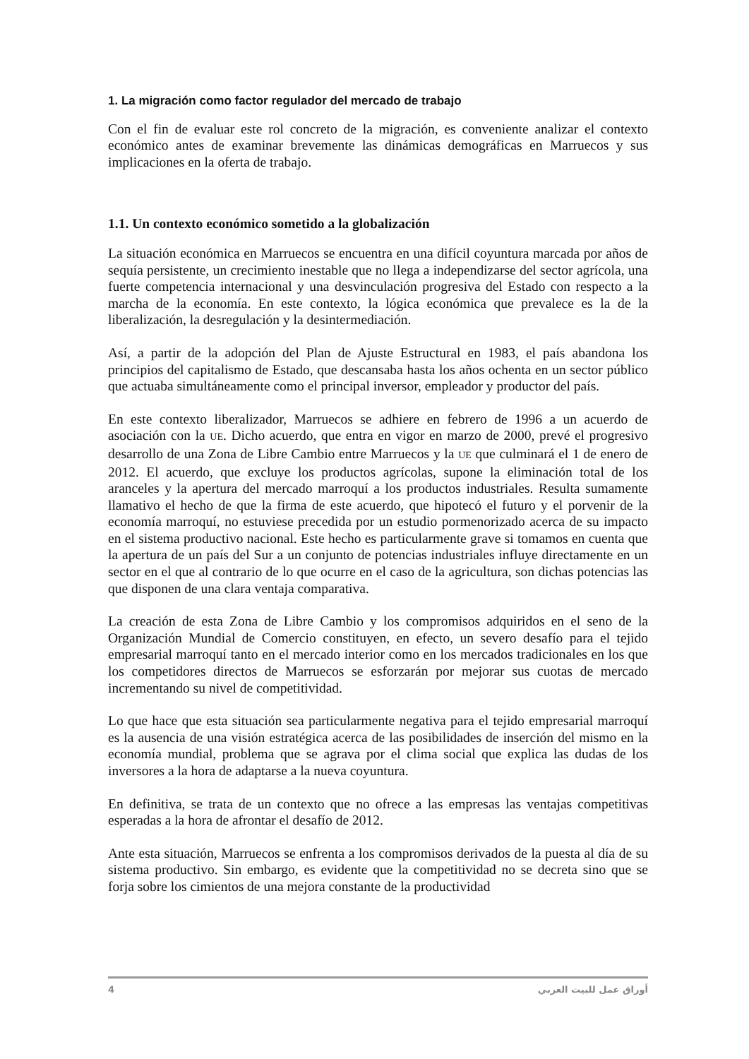1. La migración como factor regulador del mercado de trabajo
Con el fin de evaluar este rol concreto de la migración, es conveniente analizar el contexto económico antes de examinar brevemente las dinámicas demográficas en Marruecos y sus implicaciones en la oferta de trabajo.
1.1. Un contexto económico sometido a la globalización
La situación económica en Marruecos se encuentra en una difícil coyuntura marcada por años de sequía persistente, un crecimiento inestable que no llega a independizarse del sector agrícola, una fuerte competencia internacional y una desvinculación progresiva del Estado con respecto a la marcha de la economía. En este contexto, la lógica económica que prevalece es la de la liberalización, la desregulación y la desintermediación.
Así, a partir de la adopción del Plan de Ajuste Estructural en 1983, el país abandona los principios del capitalismo de Estado, que descansaba hasta los años ochenta en un sector público que actuaba simultáneamente como el principal inversor, empleador y productor del país.
En este contexto liberalizador, Marruecos se adhiere en febrero de 1996 a un acuerdo de asociación con la UE. Dicho acuerdo, que entra en vigor en marzo de 2000, prevé el progresivo desarrollo de una Zona de Libre Cambio entre Marruecos y la UE que culminará el 1 de enero de 2012. El acuerdo, que excluye los productos agrícolas, supone la eliminación total de los aranceles y la apertura del mercado marroquí a los productos industriales. Resulta sumamente llamativo el hecho de que la firma de este acuerdo, que hipotecó el futuro y el porvenir de la economía marroquí, no estuviese precedida por un estudio pormenorizado acerca de su impacto en el sistema productivo nacional. Este hecho es particularmente grave si tomamos en cuenta que la apertura de un país del Sur a un conjunto de potencias industriales influye directamente en un sector en el que al contrario de lo que ocurre en el caso de la agricultura, son dichas potencias las que disponen de una clara ventaja comparativa.
La creación de esta Zona de Libre Cambio y los compromisos adquiridos en el seno de la Organización Mundial de Comercio constituyen, en efecto, un severo desafío para el tejido empresarial marroquí tanto en el mercado interior como en los mercados tradicionales en los que los competidores directos de Marruecos se esforzarán por mejorar sus cuotas de mercado incrementando su nivel de competitividad.
Lo que hace que esta situación sea particularmente negativa para el tejido empresarial marroquí es la ausencia de una visión estratégica acerca de las posibilidades de inserción del mismo en la economía mundial, problema que se agrava por el clima social que explica las dudas de los inversores a la hora de adaptarse a la nueva coyuntura.
En definitiva, se trata de un contexto que no ofrece a las empresas las ventajas competitivas esperadas a la hora de afrontar el desafío de 2012.
Ante esta situación, Marruecos se enfrenta a los compromisos derivados de la puesta al día de su sistema productivo. Sin embargo, es evidente que la competitividad no se decreta sino que se forja sobre los cimientos de una mejora constante de la productividad
4 أوراق عمل للبيت العربي